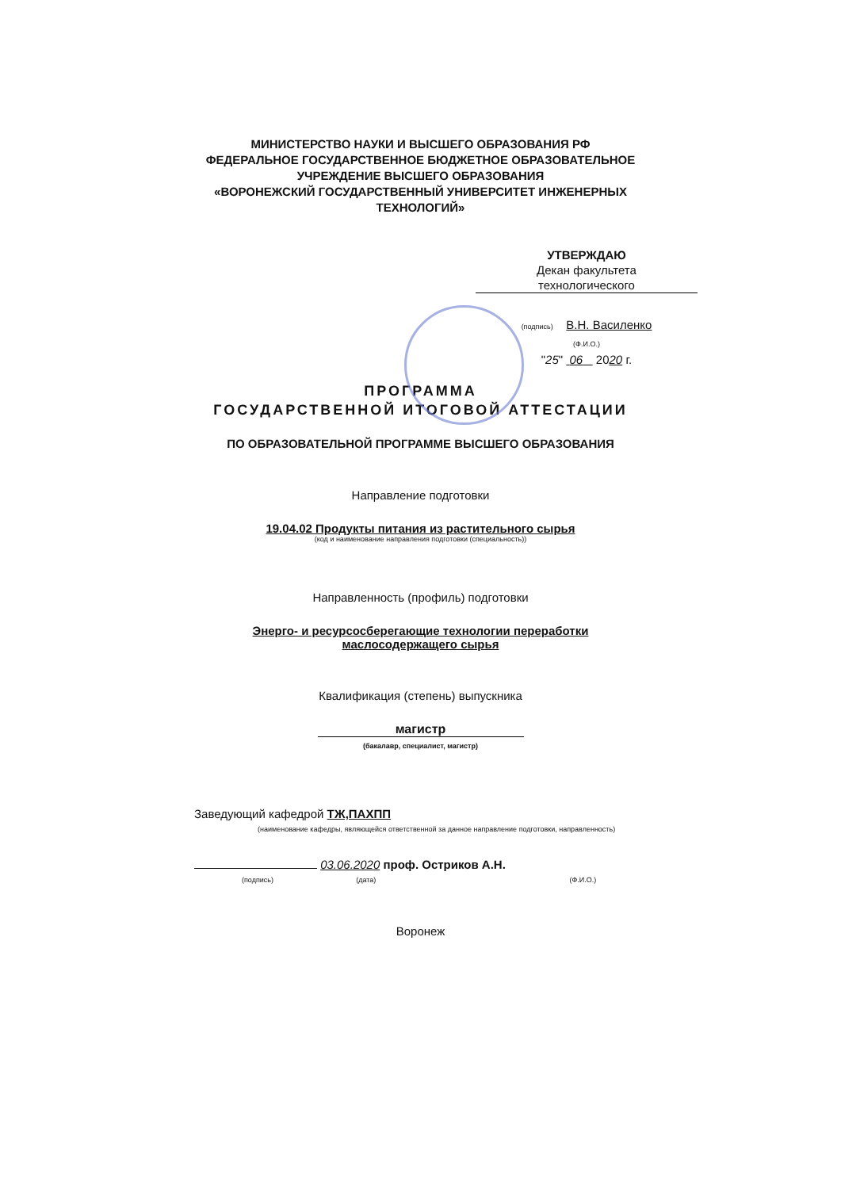МИНИСТЕРСТВО НАУКИ И ВЫСШЕГО ОБРАЗОВАНИЯ РФ
ФЕДЕРАЛЬНОЕ ГОСУДАРСТВЕННОЕ БЮДЖЕТНОЕ ОБРАЗОВАТЕЛЬНОЕ
УЧРЕЖДЕНИЕ ВЫСШЕГО ОБРАЗОВАНИЯ
«ВОРОНЕЖСКИЙ ГОСУДАРСТВЕННЫЙ УНИВЕРСИТЕТ ИНЖЕНЕРНЫХ
ТЕХНОЛОГИЙ»
УТВЕРЖДАЮ
Декан факультета
технологического
(подпись) В.Н. Василенко
(Ф.И.О.)
"25" 06 2020 г.
ПРОГРАММА
ГОСУДАРСТВЕННОЙ ИТОГОВОЙ АТТЕСТАЦИИ
ПО ОБРАЗОВАТЕЛЬНОЙ ПРОГРАММЕ ВЫСШЕГО ОБРАЗОВАНИЯ
Направление подготовки
19.04.02 Продукты питания из растительного сырья
(код и наименование направления подготовки (специальность))
Направленность (профиль) подготовки
Энерго- и ресурсосберегающие технологии переработки
маслосодержащего сырья
Квалификация (степень) выпускника
магистр
(бакалавр, специалист, магистр)
Заведующий кафедрой ТЖ,ПАХПП
(наименование кафедры, являющейся ответственной за данное направление подготовки, направленность)
03.06.2020 проф. Остриков А.Н.
(подпись) (дата) (Ф.И.О.)
Воронеж